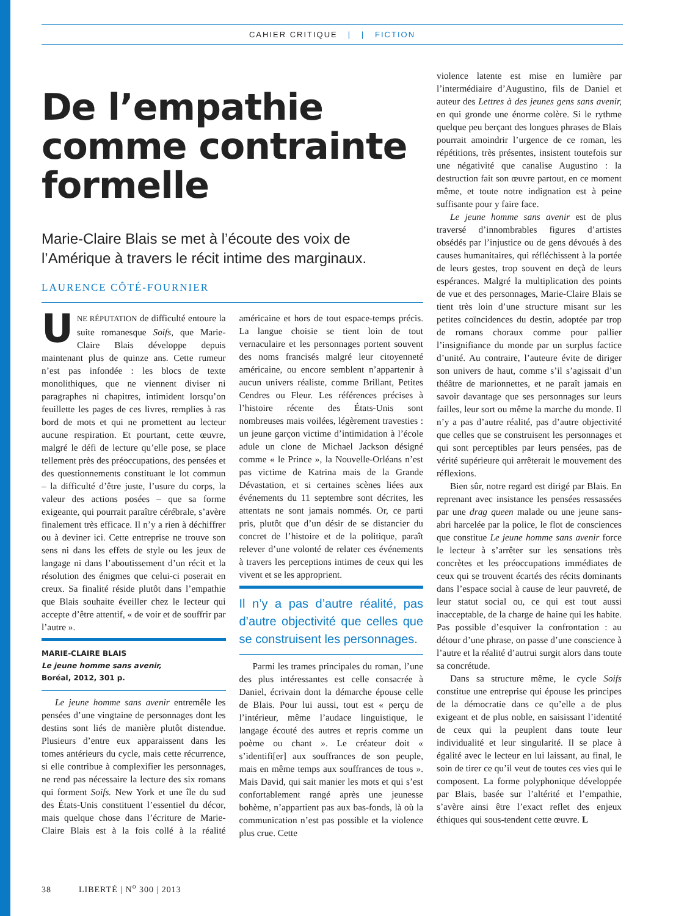CAHIER CRITIQUE | | FICTION
De l’empathie comme contrainte formelle
Marie-Claire Blais se met à l’écoute des voix de l’Amérique à travers le récit intime des marginaux.
LAURENCE CÔTÉ-FOURNIER
UNE RÉPUTATION de difficulté entoure la suite romanesque Soifs, que Marie-Claire Blais développe depuis maintenant plus de quinze ans. Cette rumeur n’est pas infondée : les blocs de texte monolithiques, que ne viennent diviser ni paragraphes ni chapitres, intimident lorsqu’on feuillette les pages de ces livres, remplies à ras bord de mots et qui ne promettent au lecteur aucune respiration. Et pourtant, cette œuvre, malgré le défi de lecture qu’elle pose, se place tellement près des préoccupations, des pensées et des questionnements constituant le lot commun – la difficulté d’être juste, l’usure du corps, la valeur des actions posées – que sa forme exigeante, qui pourrait paraître cérébrale, s’avère finalement très efficace. Il n’y a rien à déchiffrer ou à deviner ici. Cette entreprise ne trouve son sens ni dans les effets de style ou les jeux de langage ni dans l’aboutissement d’un récit et la résolution des énigmes que celui-ci poserait en creux. Sa finalité réside plutôt dans l’empathie que Blais souhaite éveiller chez le lecteur qui accepte d’être attentif, « de voir et de souffrir par l’autre ».
MARIE-CLAIRE BLAIS
Le jeune homme sans avenir,
Boréal, 2012, 301 p.
Le jeune homme sans avenir entremêle les pensées d’une vingtaine de personnages dont les destins sont liés de manière plutôt distendue. Plusieurs d’entre eux apparaissent dans les tomes antérieurs du cycle, mais cette récurrence, si elle contribue à complexifier les personnages, ne rend pas nécessaire la lecture des six romans qui forment Soifs. New York et une île du sud des États-Unis constituent l’essentiel du décor, mais quelque chose dans l’écriture de Marie-Claire Blais est à la fois collé à la réalité américaine et hors de tout espace-temps précis. La langue choisie se tient loin de tout vernaculaire et les personnages portent souvent des noms francisés malgré leur citoyenneté américaine, ou encore semblent n’appartenir à aucun univers réaliste, comme Brillant, Petites Cendres ou Fleur. Les références précises à l’histoire récente des États-Unis sont nombreuses mais voilées, légèrement travesties : un jeune garçon victime d’intimidation à l’école adule un clone de Michael Jackson désigné comme « le Prince », la Nouvelle-Orléans n’est pas victime de Katrina mais de la Grande Dévastation, et si certaines scènes liées aux événements du 11 septembre sont décrites, les attentats ne sont jamais nommés. Or, ce parti pris, plutôt que d’un désir de se distancier du concret de l’histoire et de la politique, paraît relever d’une volonté de relater ces événements à travers les perceptions intimes de ceux qui les vivent et se les approprient.
Il n’y a pas d’autre réalité, pas d’autre objectivité que celles que se construisent les personnages.
Parmi les trames principales du roman, l’une des plus intéressantes est celle consacrée à Daniel, écrivain dont la démarche épouse celle de Blais. Pour lui aussi, tout est « perçu de l’intérieur, même l’audace linguistique, le langage écouté des autres et repris comme un poème ou chant ». Le créateur doit « s’identifi[er] aux souffrances de son peuple, mais en même temps aux souffrances de tous ». Mais David, qui sait manier les mots et qui s’est confortablement rangé après une jeunesse bohème, n’appartient pas aux bas-fonds, là où la communication n’est pas possible et la violence plus crue. Cette
violence latente est mise en lumière par l’intermédiaire d’Augustino, fils de Daniel et auteur des Lettres à des jeunes gens sans avenir, en qui gronde une énorme colère. Si le rythme quelque peu berçant des longues phrases de Blais pourrait amoindrir l’urgence de ce roman, les répétitions, très présentes, insistent toutefois sur une négativité que canalise Augustino : la destruction fait son œuvre partout, en ce moment même, et toute notre indignation est à peine suffisante pour y faire face.
Le jeune homme sans avenir est de plus traversé d’innombrables figures d’artistes obsédés par l’injustice ou de gens dévoués à des causes humanitaires, qui réfléchissent à la portée de leurs gestes, trop souvent en deçà de leurs espérances. Malgré la multiplication des points de vue et des personnages, Marie-Claire Blais se tient très loin d’une structure misant sur les petites coïncidences du destin, adoptée par trop de romans choraux comme pour pallier l’insignifiance du monde par un surplus factice d’unité. Au contraire, l’auteure évite de diriger son univers de haut, comme s’il s’agissait d’un théâtre de marionnettes, et ne paraît jamais en savoir davantage que ses personnages sur leurs failles, leur sort ou même la marche du monde. Il n’y a pas d’autre réalité, pas d’autre objectivité que celles que se construisent les personnages et qui sont perceptibles par leurs pensées, pas de vérité supérieure qui arrêterait le mouvement des réflexions.
Bien sûr, notre regard est dirigé par Blais. En reprenant avec insistance les pensées ressassées par une drag queen malade ou une jeune sans-abri harcelée par la police, le flot de consciences que constitue Le jeune homme sans avenir force le lecteur à s’arrêter sur les sensations très concrètes et les préoccupations immédiates de ceux qui se trouvent écartés des récits dominants dans l’espace social à cause de leur pauvreté, de leur statut social ou, ce qui est tout aussi inacceptable, de la charge de haine qui les habite. Pas possible d’esquiver la confrontation : au détour d’une phrase, on passe d’une conscience à l’autre et la réalité d’autrui surgit alors dans toute sa concrétude.
Dans sa structure même, le cycle Soifs constitue une entreprise qui épouse les principes de la démocratie dans ce qu’elle a de plus exigeant et de plus noble, en saisissant l’identité de ceux qui la peuplent dans toute leur individualité et leur singularité. Il se place à égalité avec le lecteur en lui laissant, au final, le soin de tirer ce qu’il veut de toutes ces vies qui le composent. La forme polyphonique développée par Blais, basée sur l’altérité et l’empathie, s’avère ainsi être l’exact reflet des enjeux éthiques qui sous-tendent cette œuvre. L
38 LIBERTÉ | N<sup>o</sup> 300 | 2013